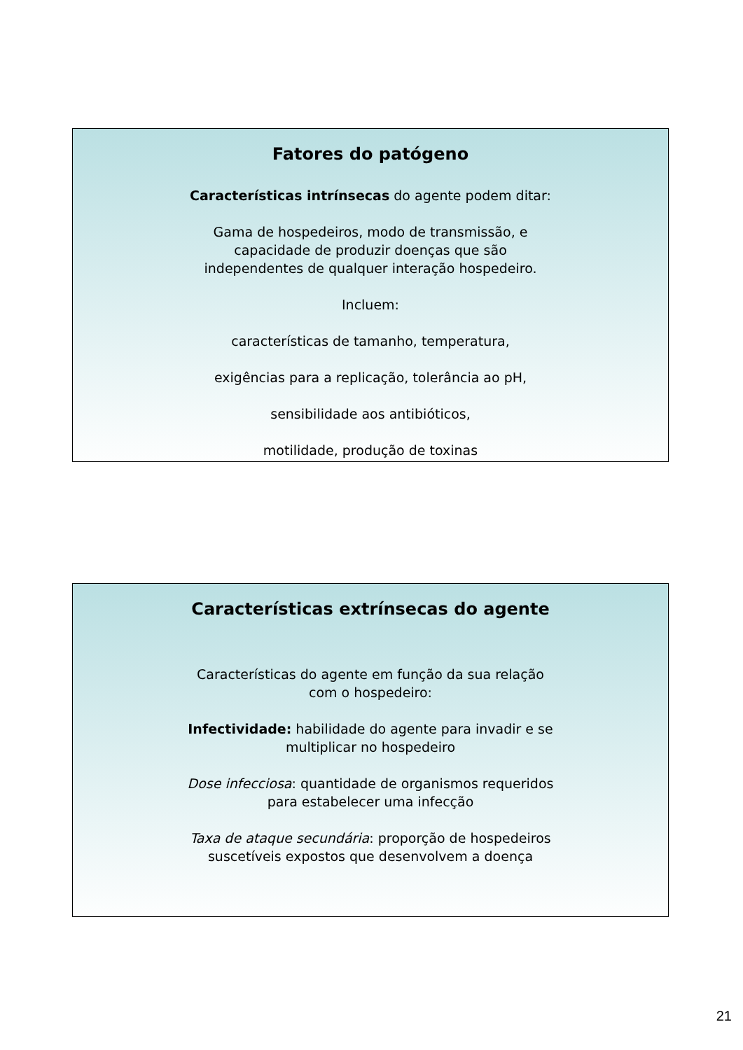Fatores do patógeno
Características intrínsecas do agente podem ditar:
Gama de hospedeiros, modo de transmissão, e
capacidade de produzir doenças que são
independentes de qualquer interação hospedeiro.
Incluem:
características de tamanho, temperatura,
exigências para a replicação, tolerância ao pH,
sensibilidade aos antibióticos,
motilidade, produção de toxinas
Características extrínsecas do agente
Características do agente em função da sua relação
com o hospedeiro:
Infectividade: habilidade do agente para invadir e se
multiplicar no hospedeiro
Dose infecciosa: quantidade de organismos requeridos
para estabelecer uma infecção
Taxa de ataque secundária: proporção de hospedeiros
suscetíveis expostos que desenvolvem a doença
21